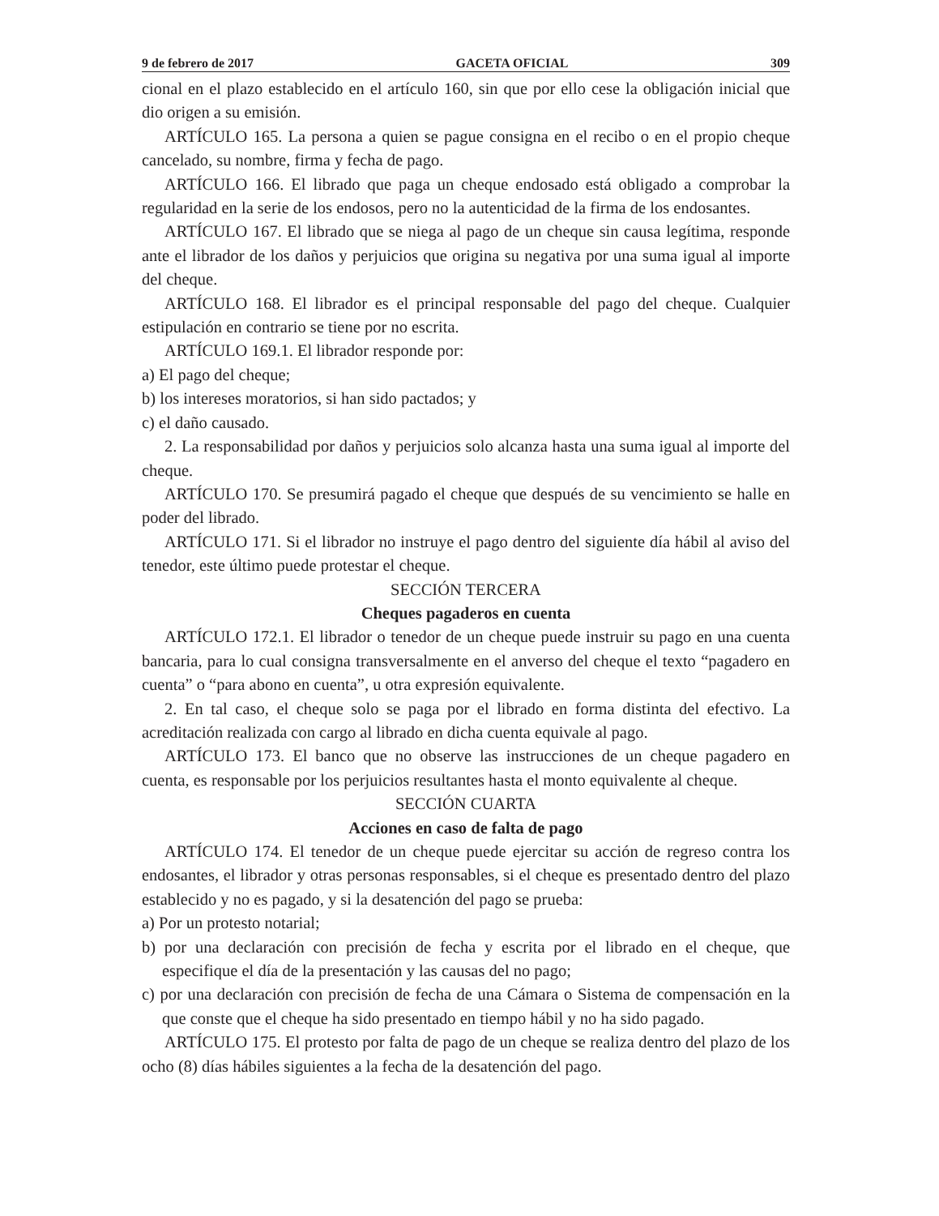9 de febrero de 2017 GACETA OFICIAL 309
cional en el plazo establecido en el artículo 160, sin que por ello cese la obligación inicial que dio origen a su emisión.
ARTÍCULO 165. La persona a quien se pague consigna en el recibo o en el propio cheque cancelado, su nombre, firma y fecha de pago.
ARTÍCULO 166. El librado que paga un cheque endosado está obligado a comprobar la regularidad en la serie de los endosos, pero no la autenticidad de la firma de los endosantes.
ARTÍCULO 167. El librado que se niega al pago de un cheque sin causa legítima, responde ante el librador de los daños y perjuicios que origina su negativa por una suma igual al importe del cheque.
ARTÍCULO 168. El librador es el principal responsable del pago del cheque. Cualquier estipulación en contrario se tiene por no escrita.
ARTÍCULO 169.1. El librador responde por:
a) El pago del cheque;
b) los intereses moratorios, si han sido pactados; y
c) el daño causado.
2. La responsabilidad por daños y perjuicios solo alcanza hasta una suma igual al importe del cheque.
ARTÍCULO 170. Se presumirá pagado el cheque que después de su vencimiento se halle en poder del librado.
ARTÍCULO 171. Si el librador no instruye el pago dentro del siguiente día hábil al aviso del tenedor, este último puede protestar el cheque.
SECCIÓN TERCERA
Cheques pagaderos en cuenta
ARTÍCULO 172.1. El librador o tenedor de un cheque puede instruir su pago en una cuenta bancaria, para lo cual consigna transversalmente en el anverso del cheque el texto “pagadero en cuenta” o “para abono en cuenta”, u otra expresión equivalente.
2. En tal caso, el cheque solo se paga por el librado en forma distinta del efectivo. La acreditación realizada con cargo al librado en dicha cuenta equivale al pago.
ARTÍCULO 173. El banco que no observe las instrucciones de un cheque pagadero en cuenta, es responsable por los perjuicios resultantes hasta el monto equivalente al cheque.
SECCIÓN CUARTA
Acciones en caso de falta de pago
ARTÍCULO 174. El tenedor de un cheque puede ejercitar su acción de regreso contra los endosantes, el librador y otras personas responsables, si el cheque es presentado dentro del plazo establecido y no es pagado, y si la desatención del pago se prueba:
a) Por un protesto notarial;
b) por una declaración con precisión de fecha y escrita por el librado en el cheque, que especifique el día de la presentación y las causas del no pago;
c) por una declaración con precisión de fecha de una Cámara o Sistema de compensación en la que conste que el cheque ha sido presentado en tiempo hábil y no ha sido pagado.
ARTÍCULO 175. El protesto por falta de pago de un cheque se realiza dentro del plazo de los ocho (8) días hábiles siguientes a la fecha de la desatención del pago.